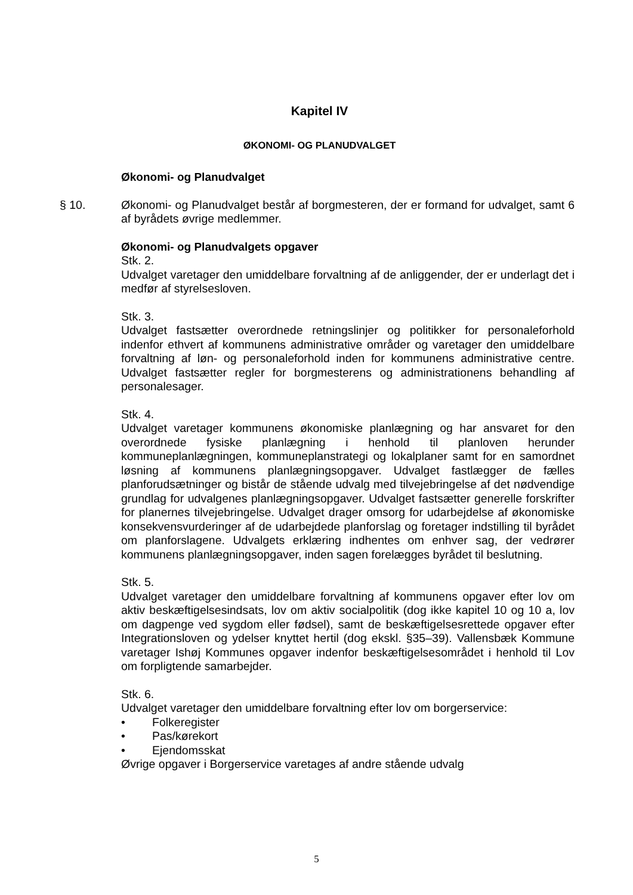Kapitel IV
ØKONOMI- OG PLANUDVALGET
Økonomi- og Planudvalget
§ 10. Økonomi- og Planudvalget består af borgmesteren, der er formand for udvalget, samt 6 af byrådets øvrige medlemmer.
Økonomi- og Planudvalgets opgaver
Stk. 2.
Udvalget varetager den umiddelbare forvaltning af de anliggender, der er underlagt det i medfør af styrelsesloven.
Stk. 3.
Udvalget fastsætter overordnede retningslinjer og politikker for personaleforhold indenfor ethvert af kommunens administrative områder og varetager den umiddelbare forvaltning af løn- og personaleforhold inden for kommunens administrative centre. Udvalget fastsætter regler for borgmesterens og administrationens behandling af personalesager.
Stk. 4.
Udvalget varetager kommunens økonomiske planlægning og har ansvaret for den overordnede fysiske planlægning i henhold til planloven herunder kommuneplanlægningen, kommuneplanstrategi og lokalplaner samt for en samordnet løsning af kommunens planlægningsopgaver. Udvalget fastlægger de fælles planforudsætninger og bistår de stående udvalg med tilvejebringelse af det nødvendige grundlag for udvalgenes planlægningsopgaver. Udvalget fastsætter generelle forskrifter for planernes tilvejebringelse. Udvalget drager omsorg for udarbejdelse af økonomiske konsekvensvurderinger af de udarbejdede planforslag og foretager indstilling til byrådet om planforslagene. Udvalgets erklæring indhentes om enhver sag, der vedrører kommunens planlægningsopgaver, inden sagen forelægges byrådet til beslutning.
Stk. 5.
Udvalget varetager den umiddelbare forvaltning af kommunens opgaver efter lov om aktiv beskæftigelsesindsats, lov om aktiv socialpolitik (dog ikke kapitel 10 og 10 a, lov om dagpenge ved sygdom eller fødsel), samt de beskæftigelsesrettede opgaver efter Integrationsloven og ydelser knyttet hertil (dog ekskl. §35–39). Vallensbæk Kommune varetager Ishøj Kommunes opgaver indenfor beskæftigelsesområdet i henhold til Lov om forpligtende samarbejder.
Stk. 6.
Udvalget varetager den umiddelbare forvaltning efter lov om borgerservice:
• Folkeregister
• Pas/kørekort
• Ejendomsskat
Øvrige opgaver i Borgerservice varetages af andre stående udvalg
5